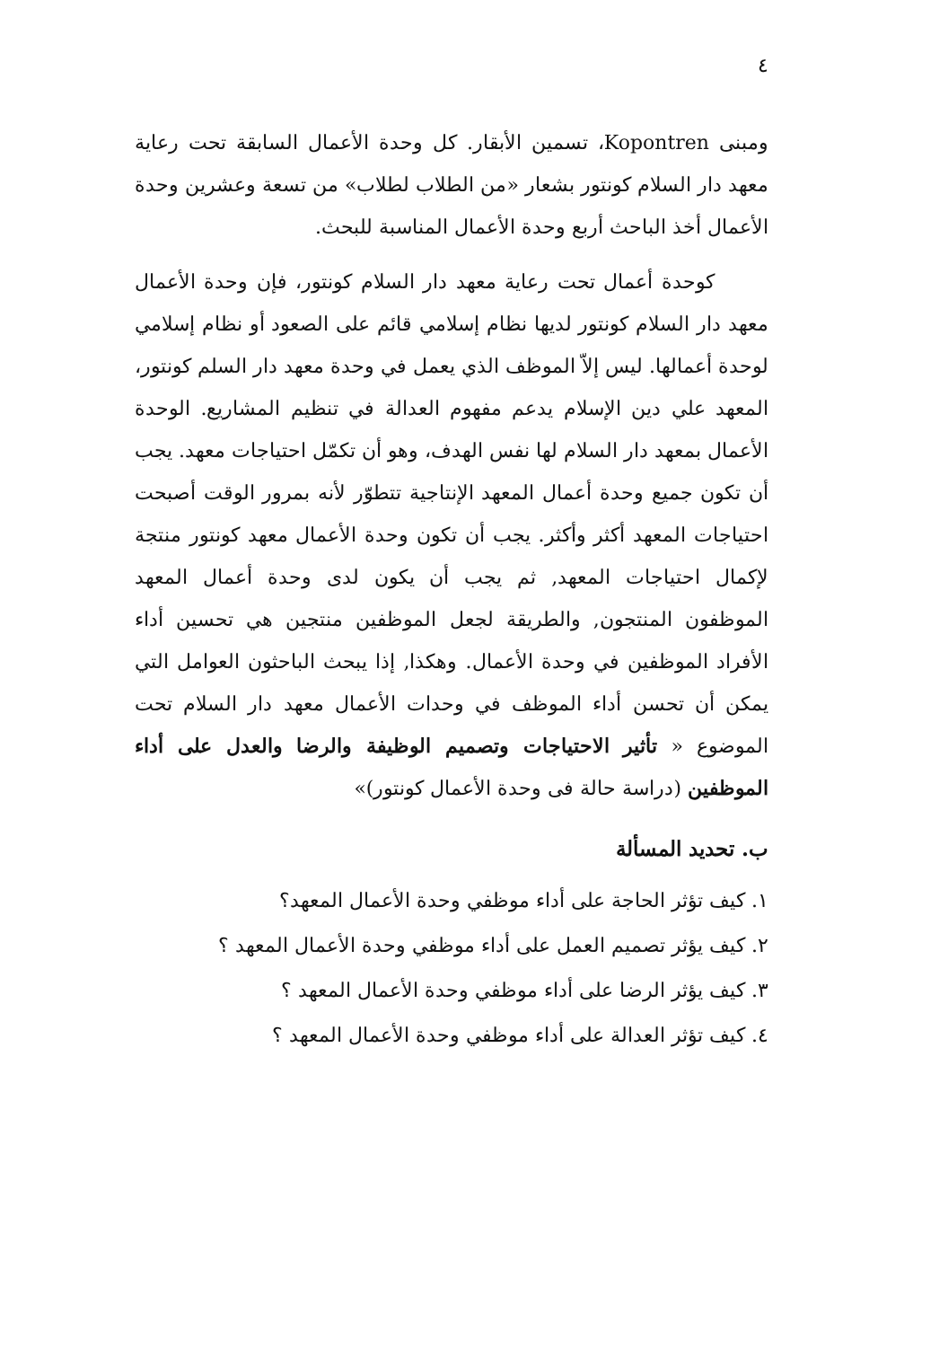٤
ومبنى Kopontren، تسمين الأبقار. كل وحدة الأعمال السابقة تحت رعاية معهد دار السلام كونتور بشعار «من الطلاب لطلاب» من تسعة وعشرين وحدة الأعمال أخذ الباحث أربع وحدة الأعمال المناسبة للبحث.
كوحدة أعمال تحت رعاية معهد دار السلام كونتور، فإن وحدة الأعمال معهد دار السلام كونتور لديها نظام إسلامي قائم على الصعود أو نظام إسلامي لوحدة أعمالها. ليس إلاّ الموظف الذي يعمل في وحدة معهد دار السلم كونتور، المعهد علي دين الإسلام يدعم مفهوم العدالة في تنظيم المشاريع. الوحدة الأعمال بمعهد دار السلام لها نفس الهدف، وهو أن تكمّل احتياجات معهد. يجب أن تكون جميع وحدة أعمال المعهد الإنتاجية تتطوّر لأنه بمرور الوقت أصبحت احتياجات المعهد أكثر وأكثر. يجب أن تكون وحدة الأعمال معهد كونتور منتجة لإكمال احتياجات المعهد, ثم يجب أن يكون لدى وحدة أعمال المعهد الموظفون المنتجون, والطريقة لجعل الموظفين منتجين هي تحسين أداء الأفراد الموظفين في وحدة الأعمال. وهكذا, إذا يبحث الباحثون العوامل التي يمكن أن تحسن أداء الموظف في وحدات الأعمال معهد دار السلام تحت الموضوع « تأثير الاحتياجات وتصميم الوظيفة والرضا والعدل على أداء الموظفين (دراسة حالة فى وحدة الأعمال كونتور)»
ب. تحديد المسألة
١. كيف تؤثر الحاجة على أداء موظفي وحدة الأعمال المعهد؟
٢. كيف يؤثر تصميم العمل على أداء موظفي وحدة الأعمال المعهد ؟
٣. كيف يؤثر الرضا على أداء موظفي وحدة الأعمال المعهد ؟
٤. كيف تؤثر العدالة على أداء موظفي وحدة الأعمال المعهد ؟